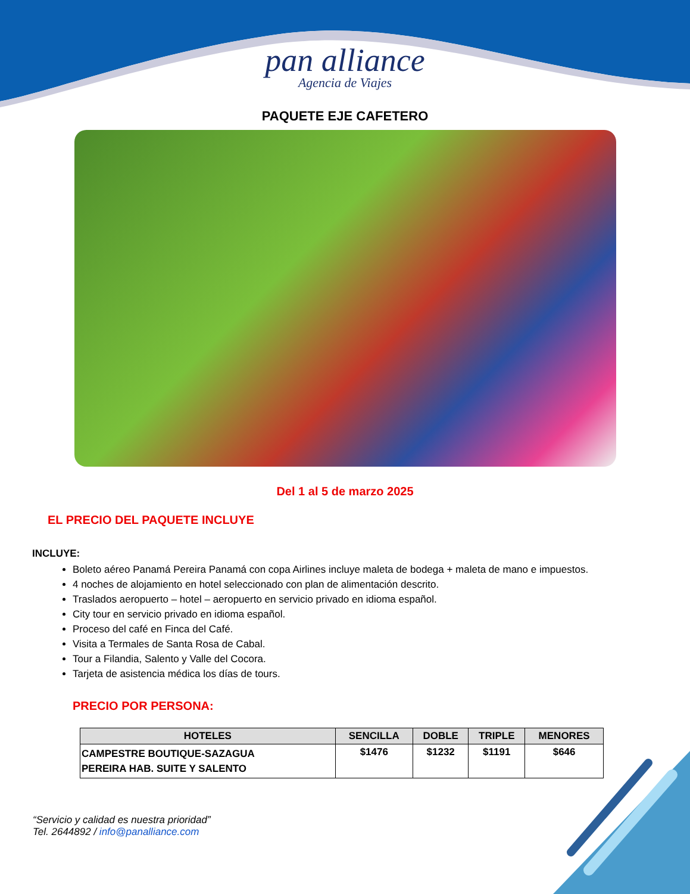pan alliance
Agencia de Viajes
PAQUETE EJE CAFETERO
Del 1 al 5 de marzo 2025
EL PRECIO DEL PAQUETE INCLUYE
INCLUYE:
Boleto aéreo Panamá Pereira Panamá con copa Airlines incluye maleta de bodega + maleta de mano e impuestos.
4 noches de alojamiento en hotel seleccionado con plan de alimentación descrito.
Traslados aeropuerto – hotel – aeropuerto en servicio privado en idioma español.
City tour en servicio privado en idioma español.
Proceso del café en Finca del Café.
Visita a Termales de Santa Rosa de Cabal.
Tour a Filandia, Salento y Valle del Cocora.
Tarjeta de asistencia médica los días de tours.
PRECIO POR PERSONA:
| HOTELES | SENCILLA | DOBLE | TRIPLE | MENORES |
| --- | --- | --- | --- | --- |
| CAMPESTRE BOUTIQUE-SAZAGUA PEREIRA HAB. SUITE Y SALENTO | $1476 | $1232 | $1191 | $646 |
“Servicio y calidad es nuestra prioridad”
Tel. 2644892 / info@panalliance.com